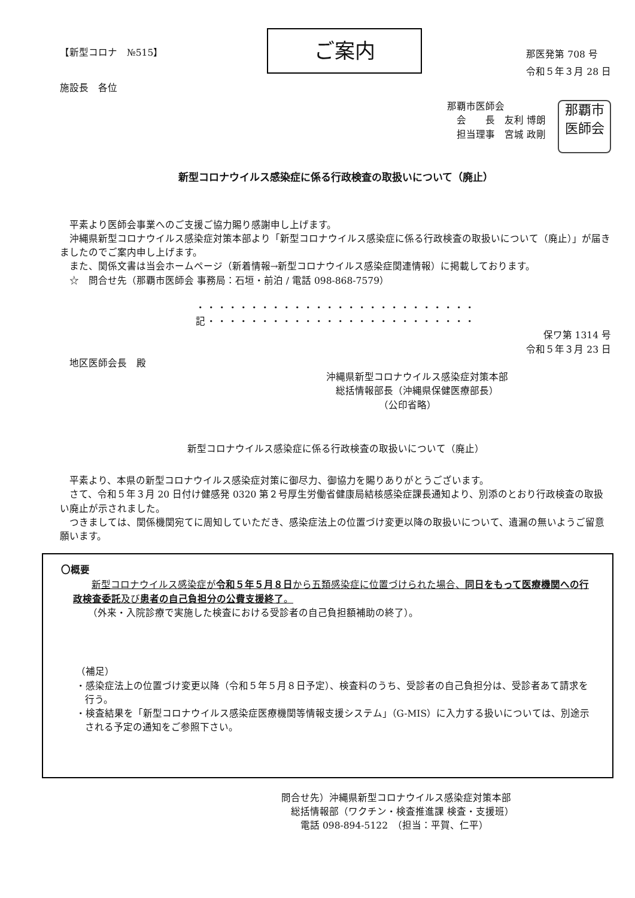【新型コロナ　№515】
ご案内
那医発第 708 号
令和５年３月 28 日
施設長　各位
那覇市医師会
　会　　長　友利 博朗
　担当理事　宮城 政剛
那覇市
医師会
新型コロナウイルス感染症に係る行政検査の取扱いについて（廃止）
平素より医師会事業へのご支援ご協力賜り感謝申し上げます。
沖縄県新型コロナウイルス感染症対策本部より「新型コロナウイルス感染症に係る行政検査の取扱いについて（廃止）」が届きましたのでご案内申し上げます。
また、関係文書は当会ホームページ（新着情報→新型コロナウイルス感染症関連情報）に掲載しております。
　☆　問合せ先（那覇市医師会 事務局：石垣・前泊 / 電話 098-868-7579）
・・・・・・・・・・・・・・・・・・・・・・・・・・記・・・・・・・・・・・・・・・・・・・・・・・・・
保ワ第 1314 号
令和５年３月 23 日
　地区医師会長　殿
沖縄県新型コロナウイルス感染症対策本部
　総括情報部長（沖縄県保健医療部長）
　　　　　　（公印省略）
新型コロナウイルス感染症に係る行政検査の取扱いについて（廃止）
平素より、本県の新型コロナウイルス感染症対策に御尽力、御協力を賜りありがとうございます。
さて、令和５年３月 20 日付け健感発 0320 第２号厚生労働省健康局結核感染症課長通知より、別添のとおり行政検査の取扱い廃止が示されました。
つきましては、関係機関宛てに周知していただき、感染症法上の位置づけ変更以降の取扱いについて、遺漏の無いようご留意願います。
〇概要
新型コロナウイルス感染症が令和５年５月８日から五類感染症に位置づけられた場合、同日をもって医療機関への行政検査委託及び患者の自己負担分の公費支援終了。
（外来・入院診療で実施した検査における受診者の自己負担額補助の終了）。
（補足）
・感染症法上の位置づけ変更以降（令和５年５月８日予定）、検査料のうち、受診者の自己負担分は、受診者あて請求を行う。
・検査結果を「新型コロナウイルス感染症医療機関等情報支援システム」（G-MIS）に入力する扱いについては、別途示される予定の通知をご参照下さい。
問合せ先）沖縄県新型コロナウイルス感染症対策本部
　総括情報部（ワクチン・検査推進課 検査・支援班）
　　電話 098-894-5122　（担当：平賀、仁平）